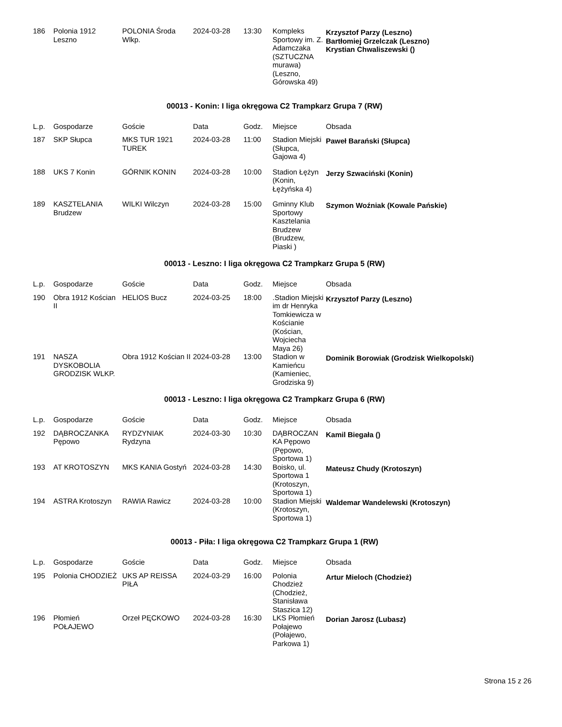| 186 | Polonia 1912 Leszno | POLONIA Środa Wlkp. | 2024-03-28 | 13:30 | Kompleks Sportowy im. Z. Adamczaka (SZTUCZNA murawa) (Leszno, Górowska 49) | Krzysztof Parzy (Leszno) Bartłomiej Grzelczak (Leszno) Krystian Chwaliszewski () |
00013 - Konin: I liga okręgowa C2 Trampkarz Grupa 7 (RW)
| L.p. | Gospodarze | Goście | Data | Godz. | Miejsce | Obsada |
| --- | --- | --- | --- | --- | --- | --- |
| 187 | SKP Słupca | MKS TUR 1921 TUREK | 2024-03-28 | 11:00 | Stadion Miejski (Słupca, Gajowa 4) | Paweł Barański (Słupca) |
| 188 | UKS 7 Konin | GÓRNIK KONIN | 2024-03-28 | 10:00 | Stadion Łężyn (Konin, Łężyńska 4) | Jerzy Szwaciński (Konin) |
| 189 | KASZTELANIA Brudzew | WILKI Wilczyn | 2024-03-28 | 15:00 | Gminny Klub Sportowy Kasztelania Brudzew (Brudzew, Piaski ) | Szymon Woźniak (Kowale Pańskie) |
00013 - Leszno: I liga okręgowa C2 Trampkarz Grupa 5 (RW)
| L.p. | Gospodarze | Goście | Data | Godz. | Miejsce | Obsada |
| --- | --- | --- | --- | --- | --- | --- |
| 190 | Obra 1912 Kościan II | HELIOS Bucz | 2024-03-25 | 18:00 | .Stadion Miejski im dr Henryka Tomkiewicza w Kościanie (Kościan, Wojciecha Maya 26) | Krzysztof Parzy (Leszno) |
| 191 | NASZA DYSKOBOLIA GRODZISK WLKP. | Obra 1912 Kościan II | 2024-03-28 | 13:00 | Stadion w Kamieńcu (Kamieniec, Grodziska 9) | Dominik Borowiak (Grodzisk Wielkopolski) |
00013 - Leszno: I liga okręgowa C2 Trampkarz Grupa 6 (RW)
| L.p. | Gospodarze | Goście | Data | Godz. | Miejsce | Obsada |
| --- | --- | --- | --- | --- | --- | --- |
| 192 | DĄBROCZANKA Pępowo | RYDZYNIAK Rydzyna | 2024-03-30 | 10:30 | DĄBROCZAN KA Pępowo (Pępowo, Sportowa 1) | Kamil Biegała () |
| 193 | AT KROTOSZYN | MKS KANIA Gostyń | 2024-03-28 | 14:30 | Boisko, ul. Sportowa 1 (Krotoszyn, Sportowa 1) | Mateusz Chudy (Krotoszyn) |
| 194 | ASTRA Krotoszyn | RAWIA Rawicz | 2024-03-28 | 10:00 | Stadion Miejski (Krotoszyn, Sportowa 1) | Waldemar Wandelewski (Krotoszyn) |
00013 - Piła: I liga okręgowa C2 Trampkarz Grupa 1 (RW)
| L.p. | Gospodarze | Goście | Data | Godz. | Miejsce | Obsada |
| --- | --- | --- | --- | --- | --- | --- |
| 195 | Polonia CHODZIEŻ | UKS AP REISSA PIŁA | 2024-03-29 | 16:00 | Polonia Chodzież (Chodzież, Stanisława Staszica 12) | Artur Mieloch (Chodzież) |
| 196 | Płomień POŁAJEWO | Orzeł PĘCKOWO | 2024-03-28 | 16:30 | LKS Płomień Połajewo (Połajewo, Parkowa 1) | Dorian Jarosz (Lubasz) |
Strona 15 z 26